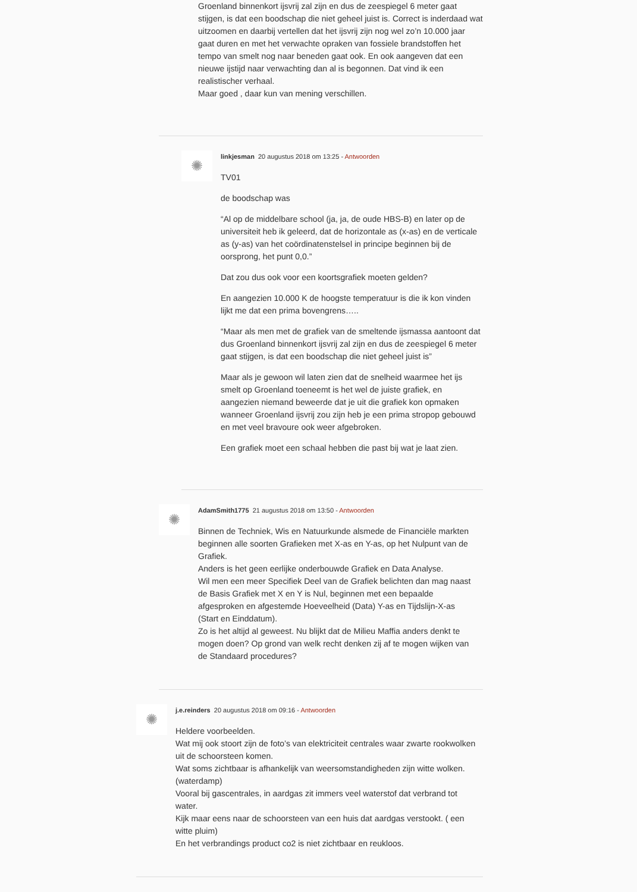Groenland binnenkort ijsvrij zal zijn en dus de zeespiegel 6 meter gaat stijgen, is dat een boodschap die niet geheel juist is. Correct is inderdaad wat uitzoomen en daarbij vertellen dat het ijsvrij zijn nog wel zo’n 10.000 jaar gaat duren en met het verwachte opraken van fossiele brandstoffen het tempo van smelt nog naar beneden gaat ook. En ook aangeven dat een nieuwe ijstijd naar verwachting dan al is begonnen. Dat vind ik een realistischer verhaal.
Maar goed , daar kun van mening verschillen.
✺
linkjesman 20 augustus 2018 om 13:25 - Antwoorden
TV01
de boodschap was
“Al op de middelbare school (ja, ja, de oude HBS-B) en later op de universiteit heb ik geleerd, dat de horizontale as (x-as) en de verticale as (y-as) van het coördinatenstelsel in principe beginnen bij de oorsprong, het punt 0,0.”
Dat zou dus ook voor een koortsgrafiek moeten gelden?
En aangezien 10.000 K de hoogste temperatuur is die ik kon vinden lijkt me dat een prima bovengrens…..
“Maar als men met de grafiek van de smeltende ijsmassa aantoont dat dus Groenland binnenkort ijsvrij zal zijn en dus de zeespiegel 6 meter gaat stijgen, is dat een boodschap die niet geheel juist is”
Maar als je gewoon wil laten zien dat de snelheid waarmee het ijs smelt op Groenland toeneemt is het wel de juiste grafiek, en aangezien niemand beweerde dat je uit die grafiek kon opmaken wanneer Groenland ijsvrij zou zijn heb je een prima stropop gebouwd en met veel bravoure ook weer afgebroken.
Een grafiek moet een schaal hebben die past bij wat je laat zien.
✺
AdamSmith1775 21 augustus 2018 om 13:50 - Antwoorden
Binnen de Techniek, Wis en Natuurkunde alsmede de Financiële markten beginnen alle soorten Grafieken met X-as en Y-as, op het Nulpunt van de Grafiek.
Anders is het geen eerlijke onderbouwde Grafiek en Data Analyse.
Wil men een meer Specifiek Deel van de Grafiek belichten dan mag naast de Basis Grafiek met X en Y is Nul, beginnen met een bepaalde afgesproken en afgestemde Hoeveelheid (Data) Y-as en Tijdslijn-X-as (Start en Einddatum).
Zo is het altijd al geweest. Nu blijkt dat de Milieu Maffia anders denkt te mogen doen? Op grond van welk recht denken zij af te mogen wijken van de Standaard procedures?
✺
j.e.reinders 20 augustus 2018 om 09:16 - Antwoorden
Heldere voorbeelden.
Wat mij ook stoort zijn de foto’s van elektriciteit centrales waar zwarte rookwolken uit de schoorsteen komen.
Wat soms zichtbaar is afhankelijk van weersomstandigheden zijn witte wolken.(waterdamp)
Vooral bij gascentrales, in aardgas zit immers veel waterstof dat verbrand tot water.
Kijk maar eens naar de schoorsteen van een huis dat aardgas verstookt. ( een witte pluim)
En het verbrandings product co2 is niet zichtbaar en reukloos.